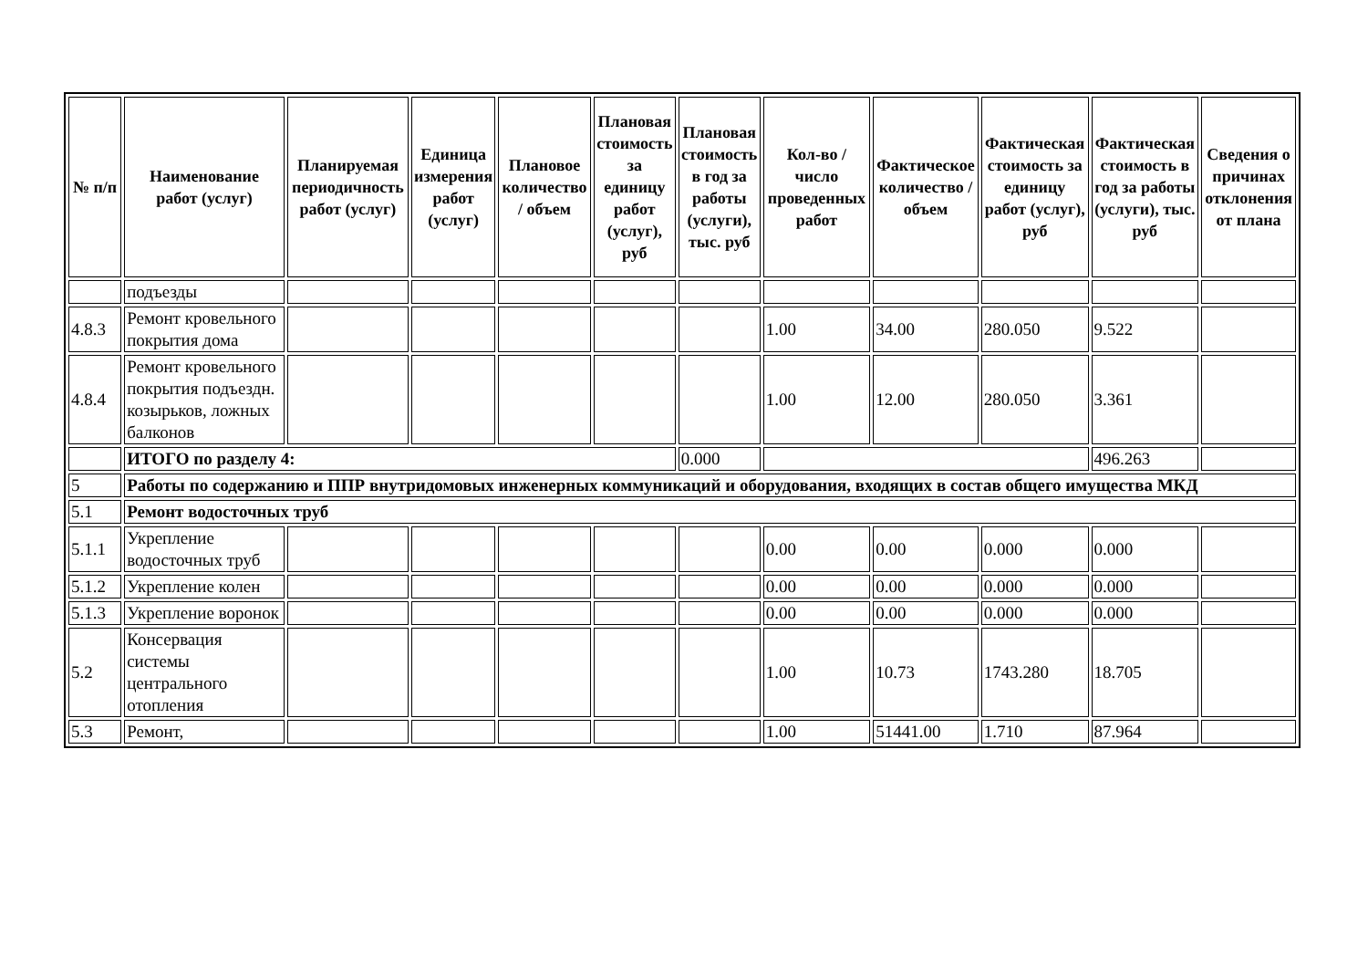| № п/п | Наименование работ (услуг) | Планируемая периодичность работ (услуг) | Единица измерения работ (услуг) | Плановое количество / объем | Плановая стоимость за единицу работ (услуг), руб | Плановая стоимость в год за работы (услуги), тыс. руб | Кол-во / число проведенных работ | Фактическое количество / объем | Фактическая стоимость за единицу работ (услуг), руб | Фактическая стоимость в год за работы (услуги), тыс. руб | Сведения о причинах отклонения от плана |
| --- | --- | --- | --- | --- | --- | --- | --- | --- | --- | --- | --- |
| | подъезды | | | | | | | | | | |
| 4.8.3 | Ремонт кровельного покрытия дома | | | | | | 1.00 | 34.00 | 280.050 | 9.522 | |
| 4.8.4 | Ремонт кровельного покрытия подъездн. козырьков, ложных балконов | | | | | | 1.00 | 12.00 | 280.050 | 3.361 | |
| | ИТОГО по разделу 4: | | | | | 0.000 | | | | 496.263 | |
| 5 | Работы по содержанию и ППР внутридомовых инженерных коммуникаций и оборудования, входящих в состав общего имущества МКД | | | | | | | | | | |
| 5.1 | Ремонт водосточных труб | | | | | | | | | | |
| 5.1.1 | Укрепление водосточных труб | | | | | | 0.00 | 0.00 | 0.000 | 0.000 | |
| 5.1.2 | Укрепление колен | | | | | | 0.00 | 0.00 | 0.000 | 0.000 | |
| 5.1.3 | Укрепление воронок | | | | | | 0.00 | 0.00 | 0.000 | 0.000 | |
| 5.2 | Консервация системы центрального отопления | | | | | | 1.00 | 10.73 | 1743.280 | 18.705 | |
| 5.3 | Ремонт, | | | | | | 1.00 | 51441.00 | 1.710 | 87.964 | |